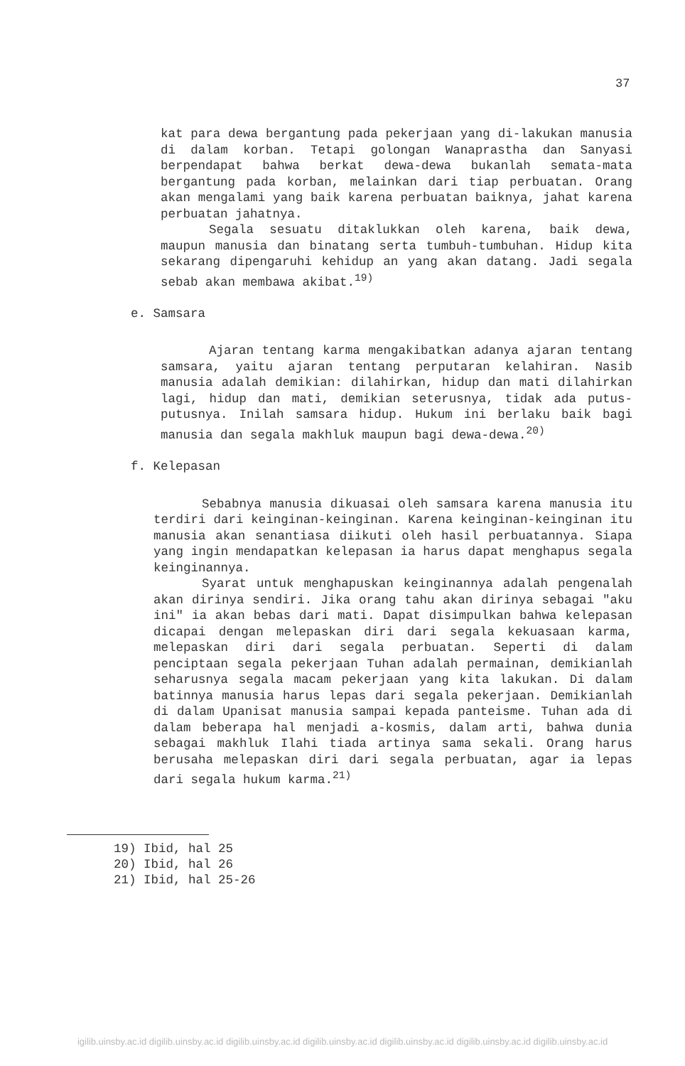37
kat para dewa bergantung pada pekerjaan yang di-lakukan manusia di dalam korban. Tetapi golongan Wanaprastha dan Sanyasi berpendapat bahwa berkat dewa-dewa bukanlah semata-mata bergantung pada korban, melainkan dari tiap perbuatan. Orang akan mengalami yang baik karena perbuatan baiknya, jahat karena perbuatan jahatnya.
Segala sesuatu ditaklukkan oleh karena, baik dewa, maupun manusia dan binatang serta tumbuh-tumbuhan. Hidup kita sekarang dipengaruhi kehidup an yang akan datang. Jadi segala sebab akan membawa akibat.<sup>19)</sup>
e. Samsara
Ajaran tentang karma mengakibatkan adanya ajaran tentang samsara, yaitu ajaran tentang perputaran kelahiran. Nasib manusia adalah demikian: dilahirkan, hidup dan mati dilahirkan lagi, hidup dan mati, demikian seterusnya, tidak ada putus-putusnya. Inilah samsara hidup. Hukum ini berlaku baik bagi manusia dan segala makhluk maupun bagi dewa-dewa.<sup>20)</sup>
f. Kelepasan
Sebabnya manusia dikuasai oleh samsara karena manusia itu terdiri dari keinginan-keinginan. Karena keinginan-keinginan itu manusia akan senantiasa diikuti oleh hasil perbuatannya. Siapa yang ingin mendapatkan kelepasan ia harus dapat menghapus segala keinginannya.
Syarat untuk menghapuskan keinginannya adalah pengenalah akan dirinya sendiri. Jika orang tahu akan dirinya sebagai "aku ini" ia akan bebas dari mati. Dapat disimpulkan bahwa kelepasan dicapai dengan melepaskan diri dari segala kekuasaan karma, melepaskan diri dari segala perbuatan. Seperti di dalam penciptaan segala pekerjaan Tuhan adalah permainan, demikianlah seharusnya segala macam pekerjaan yang kita lakukan. Di dalam batinnya manusia harus lepas dari segala pekerjaan. Demikianlah di dalam Upanisat manusia sampai kepada panteisme. Tuhan ada di dalam beberapa hal menjadi a-kosmis, dalam arti, bahwa dunia sebagai makhluk Ilahi tiada artinya sama sekali. Orang harus berusaha melepaskan diri dari segala perbuatan, agar ia lepas dari segala hukum karma.<sup>21)</sup>
19) Ibid, hal 25
20) Ibid, hal 26
21) Ibid, hal 25-26
igilib.uinsby.ac.id digilib.uinsby.ac.id digilib.uinsby.ac.id digilib.uinsby.ac.id digilib.uinsby.ac.id digilib.uinsby.ac.id digilib.uinsby.ac.id